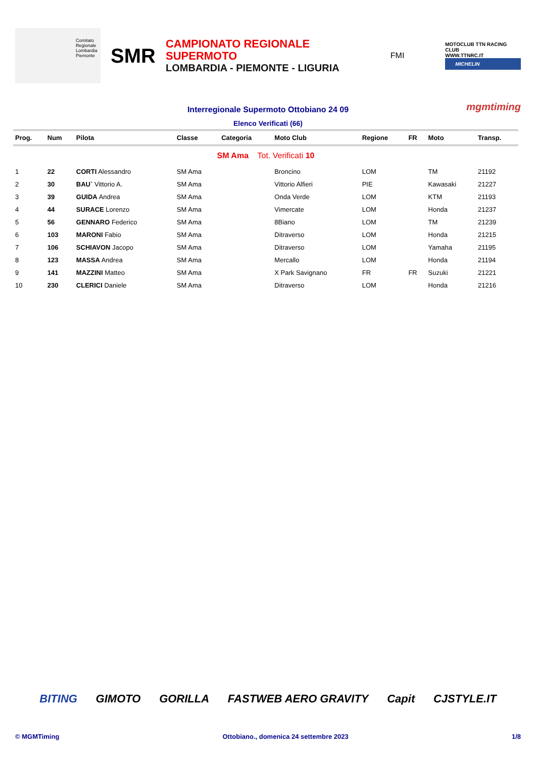Comitato Regionale Lombardia
Piemonte
SMR
CAMPIONATO REGIONALE SUPERMOTO
LOMBARDIA - PIEMONTE - LIGURIA
FMI
MOTOCLUB TTN RACING CLUB
WWW.TTNRC.IT
MICHELIN
Interregionale Supermoto Ottobiano 24 09
mgmtiming
Elenco Verificati (66)
| Prog. | Num | Pilota | Classe | Categoria | Moto Club | Regione | FR | Moto | Transp. |
| --- | --- | --- | --- | --- | --- | --- | --- | --- | --- |
| SM Ama Tot. Verificati 10 | | | | | | | | | |
| 1 | 22 | CORTI Alessandro | SM Ama | | Broncino | LOM | | TM | 21192 |
| 2 | 30 | BAU` Vittorio A. | SM Ama | | Vittorio Alfieri | PIE | | Kawasaki | 21227 |
| 3 | 39 | GUIDA Andrea | SM Ama | | Onda Verde | LOM | | KTM | 21193 |
| 4 | 44 | SURACE Lorenzo | SM Ama | | Vimercate | LOM | | Honda | 21237 |
| 5 | 56 | GENNARO Federico | SM Ama | | 8Biano | LOM | | TM | 21239 |
| 6 | 103 | MARONI Fabio | SM Ama | | Ditraverso | LOM | | Honda | 21215 |
| 7 | 106 | SCHIAVON Jacopo | SM Ama | | Ditraverso | LOM | | Yamaha | 21195 |
| 8 | 123 | MASSA Andrea | SM Ama | | Mercallo | LOM | | Honda | 21194 |
| 9 | 141 | MAZZINI Matteo | SM Ama | | X Park Savignano | FR | FR | Suzuki | 21221 |
| 10 | 230 | CLERICI Daniele | SM Ama | | Ditraverso | LOM | | Honda | 21216 |
BITING GIMOTO GORILLA FASTWEB AERO GRAVITY Capit CJSTYLE.IT
© MGMTiming Ottobiano., domenica 24 settembre 2023 1/8